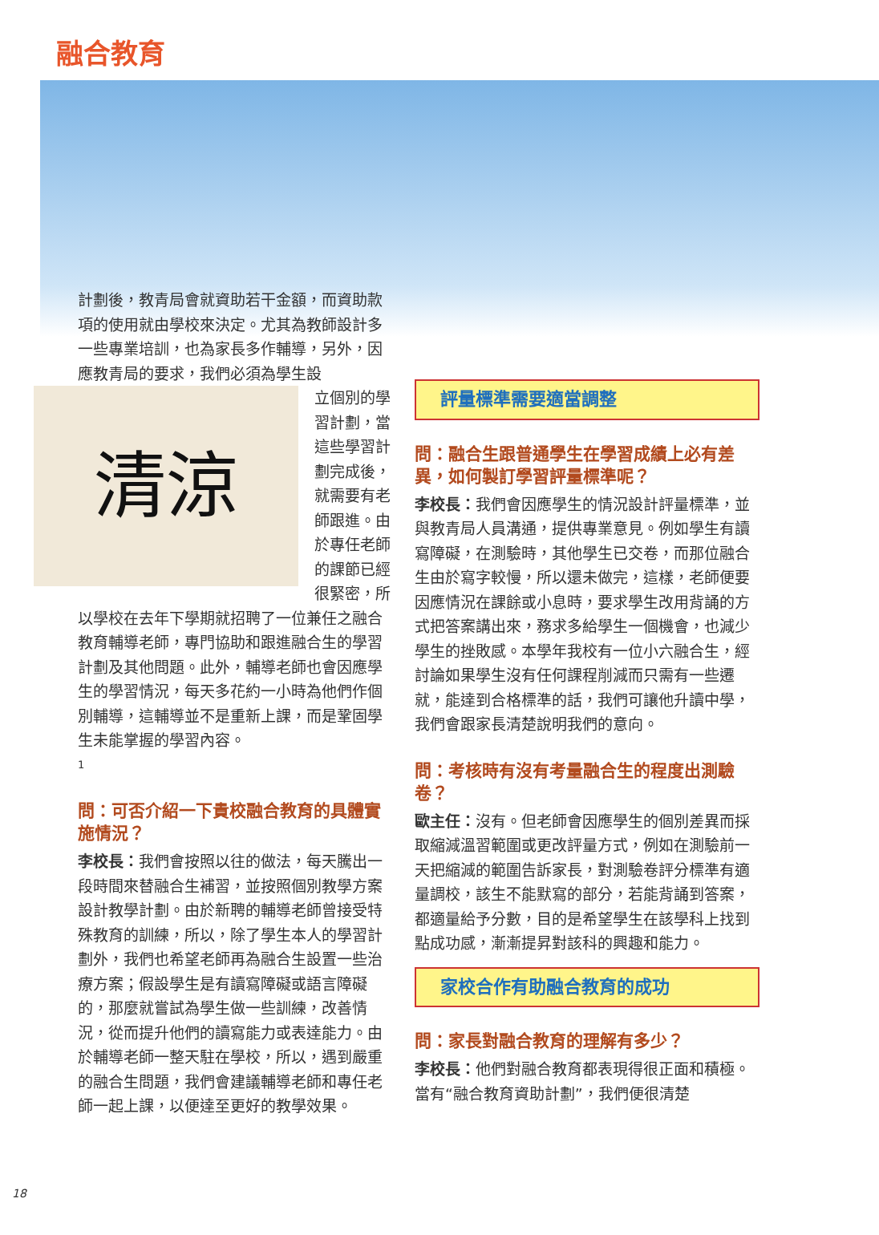融合教育
計劃後，教青局會就資助若干金額，而資助款項的使用就由學校來決定。尤其為教師設計多一些專業培訓，也為家長多作輔導，另外，因應教青局的要求，我們必須為學生設
清涼
立個別的學習計劃，當這些學習計劃完成後，就需要有老師跟進。由於專任老師的課節已經很緊密，所以學校在去年下學期就招聘了一位兼任之融合教育輔導老師，專門協助和跟進融合生的學習計劃及其他問題。此外，輔導老師也會因應學生的學習情況，每天多花約一小時為他們作個別輔導，這輔導並不是重新上課，而是鞏固學生未能掌握的學習內容。
1
問：可否介紹一下貴校融合教育的具體實施情況？
李校長：我們會按照以往的做法，每天騰出一段時間來替融合生補習，並按照個別教學方案設計教學計劃。由於新聘的輔導老師曾接受特殊教育的訓練，所以，除了學生本人的學習計劃外，我們也希望老師再為融合生設置一些治療方案；假設學生是有讀寫障礙或語言障礙的，那麼就嘗試為學生做一些訓練，改善情況，從而提升他們的讀寫能力或表達能力。由於輔導老師一整天駐在學校，所以，遇到嚴重的融合生問題，我們會建議輔導老師和專任老師一起上課，以便達至更好的教學效果。
評量標準需要適當調整
問：融合生跟普通學生在學習成績上必有差異，如何製訂學習評量標準呢？
李校長：我們會因應學生的情況設計評量標準，並與教青局人員溝通，提供專業意見。例如學生有讀寫障礙，在測驗時，其他學生已交卷，而那位融合生由於寫字較慢，所以還未做完，這樣，老師便要因應情況在課餘或小息時，要求學生改用背誦的方式把答案講出來，務求多給學生一個機會，也減少學生的挫敗感。本學年我校有一位小六融合生，經討論如果學生沒有任何課程削減而只需有一些遷就，能達到合格標準的話，我們可讓他升讀中學，我們會跟家長清楚說明我們的意向。
問：考核時有沒有考量融合生的程度出測驗卷？
歐主任：沒有。但老師會因應學生的個別差異而採取縮減溫習範圍或更改評量方式，例如在測驗前一天把縮減的範圍告訴家長，對測驗卷評分標準有適量調校，該生不能默寫的部分，若能背誦到答案，都適量給予分數，目的是希望學生在該學科上找到點成功感，漸漸提昇對該科的興趣和能力。
家校合作有助融合教育的成功
問：家長對融合教育的理解有多少？
李校長：他們對融合教育都表現得很正面和積極。當有“融合教育資助計劃”，我們便很清楚
18